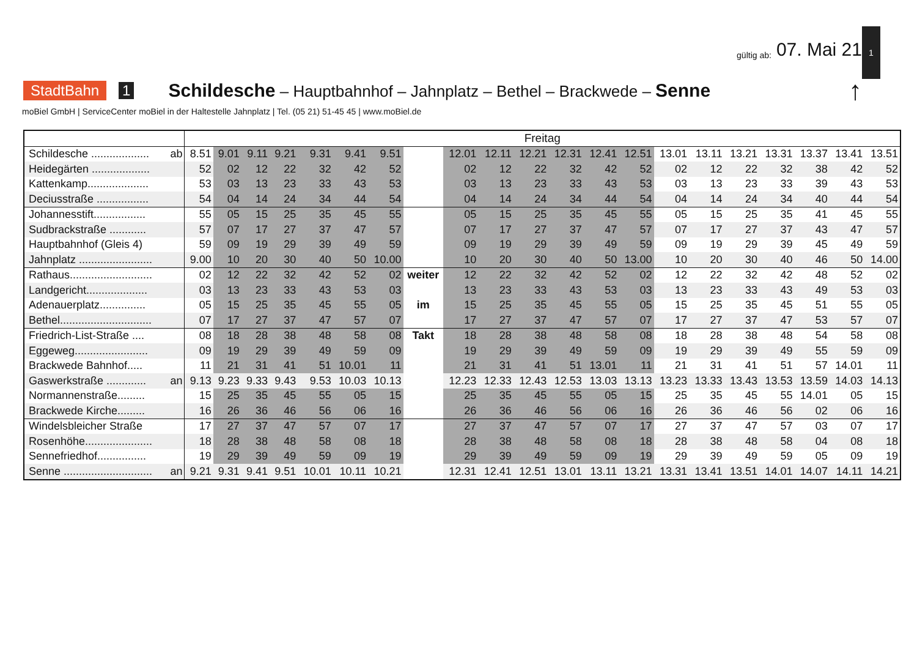1
gültig ab: 07. Mai 21
StadtBahn 1 Schildesche – Hauptbahnhof – Jahnplatz – Bethel – Brackwede – Senne ↑
moBiel GmbH | ServiceCenter moBiel in der Haltestelle Jahnplatz | Tel. (05 21) 51-45 45 | www.moBiel.de
| | Freitag | | | | | | | | | | | | | | | | | | | | |
| --- | --- | --- | --- | --- | --- | --- | --- | --- | --- | --- | --- | --- | --- | --- | --- | --- | --- | --- | --- | --- | --- |
| Schildesche ................... ab | 8.51 | 9.01 | 9.11 | 9.21 | 9.31 | 9.41 | 9.51 | | 12.01 | 12.11 | 12.21 | 12.31 | 12.41 | 12.51 | 13.01 | 13.11 | 13.21 | 13.31 | 13.37 | 13.41 | 13.51 |
| Heidegärten ................... | 52 | 02 | 12 | 22 | 32 | 42 | 52 | | 02 | 12 | 22 | 32 | 42 | 52 | 02 | 12 | 22 | 32 | 38 | 42 | 52 |
| Kattenkamp.................... | 53 | 03 | 13 | 23 | 33 | 43 | 53 | | 03 | 13 | 23 | 33 | 43 | 53 | 03 | 13 | 23 | 33 | 39 | 43 | 53 |
| Deciusstraße ................. | 54 | 04 | 14 | 24 | 34 | 44 | 54 | | 04 | 14 | 24 | 34 | 44 | 54 | 04 | 14 | 24 | 34 | 40 | 44 | 54 |
| Johannesstift................. | 55 | 05 | 15 | 25 | 35 | 45 | 55 | | 05 | 15 | 25 | 35 | 45 | 55 | 05 | 15 | 25 | 35 | 41 | 45 | 55 |
| Sudbrackstraße ............ | 57 | 07 | 17 | 27 | 37 | 47 | 57 | | 07 | 17 | 27 | 37 | 47 | 57 | 07 | 17 | 27 | 37 | 43 | 47 | 57 |
| Hauptbahnhof (Gleis 4) | 59 | 09 | 19 | 29 | 39 | 49 | 59 | | 09 | 19 | 29 | 39 | 49 | 59 | 09 | 19 | 29 | 39 | 45 | 49 | 59 |
| Jahnplatz ........................ | 9.00 | 10 | 20 | 30 | 40 | 50 | 10.00 | | 10 | 20 | 30 | 40 | 50 | 13.00 | 10 | 20 | 30 | 40 | 46 | 50 | 14.00 |
| Rathaus........................... | 02 | 12 | 22 | 32 | 42 | 52 | 02 | weiter | 12 | 22 | 32 | 42 | 52 | 02 | 12 | 22 | 32 | 42 | 48 | 52 | 02 |
| Landgericht.................... | 03 | 13 | 23 | 33 | 43 | 53 | 03 | | 13 | 23 | 33 | 43 | 53 | 03 | 13 | 23 | 33 | 43 | 49 | 53 | 03 |
| Adenauerplatz............... | 05 | 15 | 25 | 35 | 45 | 55 | 05 | im | 15 | 25 | 35 | 45 | 55 | 05 | 15 | 25 | 35 | 45 | 51 | 55 | 05 |
| Bethel.............................. | 07 | 17 | 27 | 37 | 47 | 57 | 07 | | 17 | 27 | 37 | 47 | 57 | 07 | 17 | 27 | 37 | 47 | 53 | 57 | 07 |
| Friedrich-List-Straße .... | 08 | 18 | 28 | 38 | 48 | 58 | 08 | Takt | 18 | 28 | 38 | 48 | 58 | 08 | 18 | 28 | 38 | 48 | 54 | 58 | 08 |
| Eggeweg........................ | 09 | 19 | 29 | 39 | 49 | 59 | 09 | | 19 | 29 | 39 | 49 | 59 | 09 | 19 | 29 | 39 | 49 | 55 | 59 | 09 |
| Brackwede Bahnhof..... | 11 | 21 | 31 | 41 | 51 | 10.01 | 11 | | 21 | 31 | 41 | 51 | 13.01 | 11 | 21 | 31 | 41 | 51 | 57 | 14.01 | 11 |
| Gaswerkstraße ............. an | 9.13 | 9.23 | 9.33 | 9.43 | 9.53 | 10.03 | 10.13 | | 12.23 | 12.33 | 12.43 | 12.53 | 13.03 | 13.13 | 13.23 | 13.33 | 13.43 | 13.53 | 13.59 | 14.03 | 14.13 |
| Normannenstraße......... | 15 | 25 | 35 | 45 | 55 | 05 | 15 | | 25 | 35 | 45 | 55 | 05 | 15 | 25 | 35 | 45 | 55 | 14.01 | 05 | 15 |
| Brackwede Kirche......... | 16 | 26 | 36 | 46 | 56 | 06 | 16 | | 26 | 36 | 46 | 56 | 06 | 16 | 26 | 36 | 46 | 56 | 02 | 06 | 16 |
| Windelsbleicher Straße | 17 | 27 | 37 | 47 | 57 | 07 | 17 | | 27 | 37 | 47 | 57 | 07 | 17 | 27 | 37 | 47 | 57 | 03 | 07 | 17 |
| Rosenhöhe...................... | 18 | 28 | 38 | 48 | 58 | 08 | 18 | | 28 | 38 | 48 | 58 | 08 | 18 | 28 | 38 | 48 | 58 | 04 | 08 | 18 |
| Sennefriedhof................ | 19 | 29 | 39 | 49 | 59 | 09 | 19 | | 29 | 39 | 49 | 59 | 09 | 19 | 29 | 39 | 49 | 59 | 05 | 09 | 19 |
| Senne ............................. an | 9.21 | 9.31 | 9.41 | 9.51 | 10.01 | 10.11 | 10.21 | | 12.31 | 12.41 | 12.51 | 13.01 | 13.11 | 13.21 | 13.31 | 13.41 | 13.51 | 14.01 | 14.07 | 14.11 | 14.21 |